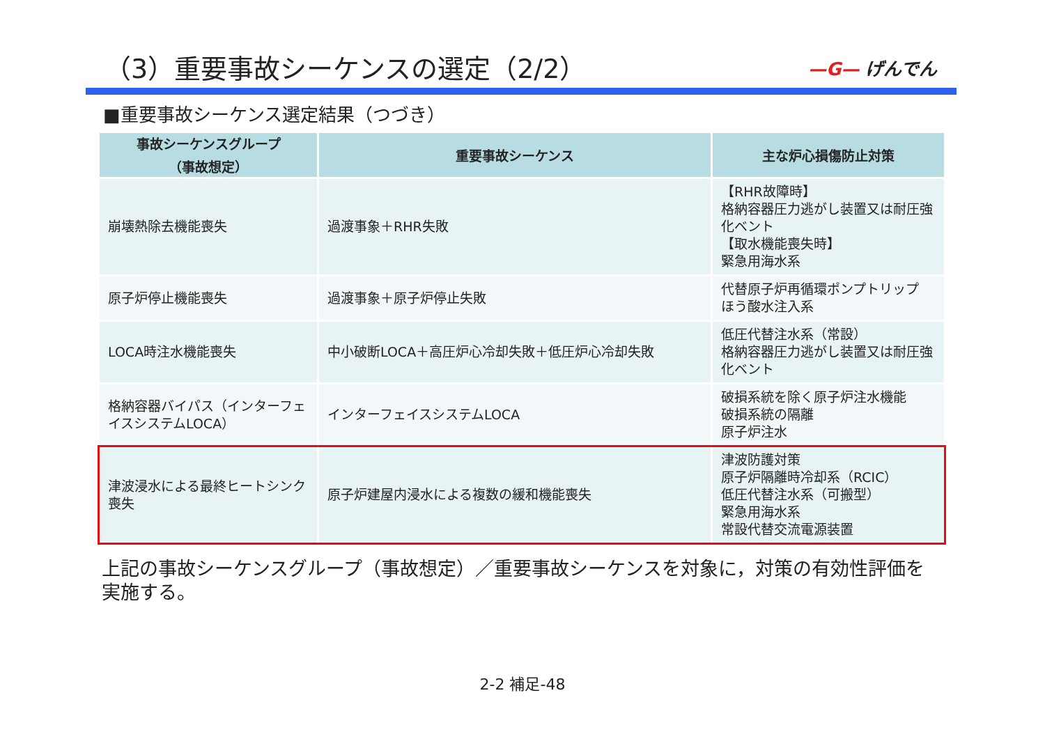（3）重要事故シーケンスの選定（2/2）
—G— げんでん
■重要事故シーケンス選定結果（つづき）
| 事故シーケンスグループ （事故想定） | 重要事故シーケンス | 主な炉心損傷防止対策 |
| --- | --- | --- |
| 崩壊熱除去機能喪失 | 過渡事象＋RHR失敗 | 【RHR故障時】 格納容器圧力逃がし装置又は耐圧強化ベント 【取水機能喪失時】 緊急用海水系 |
| 原子炉停止機能喪失 | 過渡事象＋原子炉停止失敗 | 代替原子炉再循環ポンプトリップ ほう酸水注入系 |
| LOCA時注水機能喪失 | 中小破断LOCA＋高圧炉心冷却失敗＋低圧炉心冷却失敗 | 低圧代替注水系（常設） 格納容器圧力逃がし装置又は耐圧強化ベント |
| 格納容器バイパス（インターフェイスシステムLOCA） | インターフェイスシステムLOCA | 破損系統を除く原子炉注水機能 破損系統の隔離 原子炉注水 |
| 津波浸水による最終ヒートシンク喪失 | 原子炉建屋内浸水による複数の緩和機能喪失 | 津波防護対策 原子炉隔離時冷却系（RCIC） 低圧代替注水系（可搬型） 緊急用海水系 常設代替交流電源装置 |
上記の事故シーケンスグループ（事故想定）／重要事故シーケンスを対象に，対策の有効性評価を実施する。
2-2 補足-48